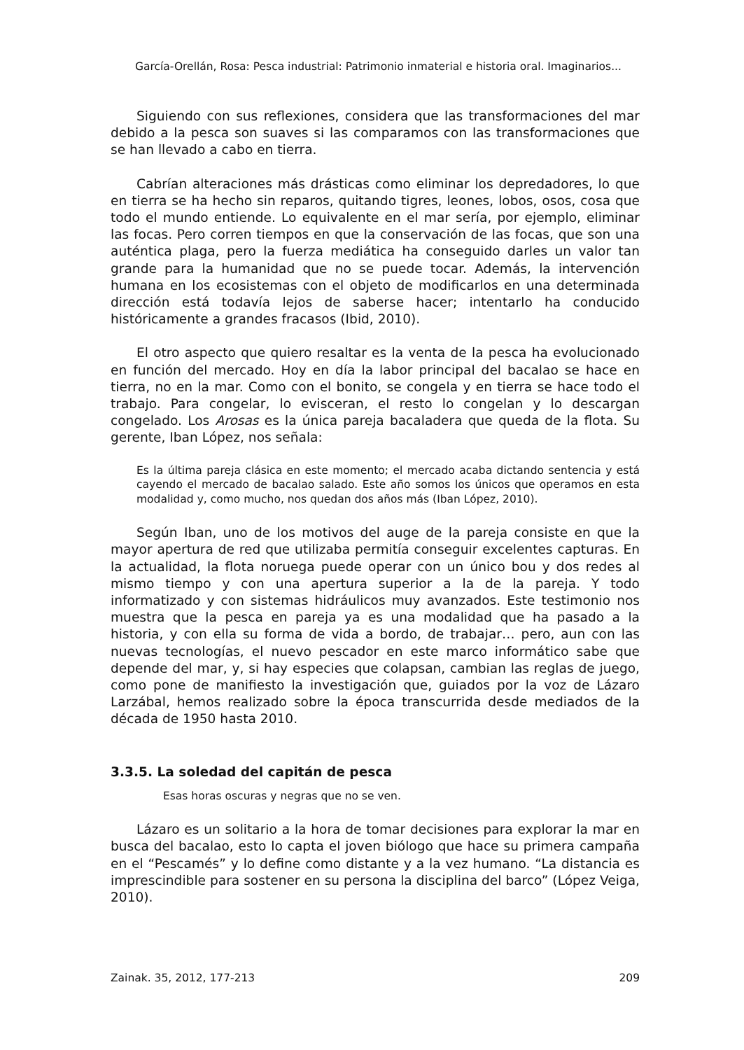García-Orellán, Rosa: Pesca industrial: Patrimonio inmaterial e historia oral. Imaginarios...
Siguiendo con sus reflexiones, considera que las transformaciones del mar debido a la pesca son suaves si las comparamos con las transformaciones que se han llevado a cabo en tierra.
Cabrían alteraciones más drásticas como eliminar los depredadores, lo que en tierra se ha hecho sin reparos, quitando tigres, leones, lobos, osos, cosa que todo el mundo entiende. Lo equivalente en el mar sería, por ejemplo, eliminar las focas. Pero corren tiempos en que la conservación de las focas, que son una auténtica plaga, pero la fuerza mediática ha conseguido darles un valor tan grande para la humanidad que no se puede tocar. Además, la intervención humana en los ecosistemas con el objeto de modificarlos en una determinada dirección está todavía lejos de saberse hacer; intentarlo ha conducido históricamente a grandes fracasos (Ibid, 2010).
El otro aspecto que quiero resaltar es la venta de la pesca ha evolucionado en función del mercado. Hoy en día la labor principal del bacalao se hace en tierra, no en la mar. Como con el bonito, se congela y en tierra se hace todo el trabajo. Para congelar, lo evisceran, el resto lo congelan y lo descargan congelado. Los Arosas es la única pareja bacaladera que queda de la flota. Su gerente, Iban López, nos señala:
Es la última pareja clásica en este momento; el mercado acaba dictando sentencia y está cayendo el mercado de bacalao salado. Este año somos los únicos que operamos en esta modalidad y, como mucho, nos quedan dos años más (Iban López, 2010).
Según Iban, uno de los motivos del auge de la pareja consiste en que la mayor apertura de red que utilizaba permitía conseguir excelentes capturas. En la actualidad, la flota noruega puede operar con un único bou y dos redes al mismo tiempo y con una apertura superior a la de la pareja. Y todo informatizado y con sistemas hidráulicos muy avanzados. Este testimonio nos muestra que la pesca en pareja ya es una modalidad que ha pasado a la historia, y con ella su forma de vida a bordo, de trabajar… pero, aun con las nuevas tecnologías, el nuevo pescador en este marco informático sabe que depende del mar, y, si hay especies que colapsan, cambian las reglas de juego, como pone de manifiesto la investigación que, guiados por la voz de Lázaro Larzábal, hemos realizado sobre la época transcurrida desde mediados de la década de 1950 hasta 2010.
3.3.5. La soledad del capitán de pesca
Esas horas oscuras y negras que no se ven.
Lázaro es un solitario a la hora de tomar decisiones para explorar la mar en busca del bacalao, esto lo capta el joven biólogo que hace su primera campaña en el “Pescamés” y lo define como distante y a la vez humano. “La distancia es imprescindible para sostener en su persona la disciplina del barco” (López Veiga, 2010).
Zainak. 35, 2012, 177-213 209